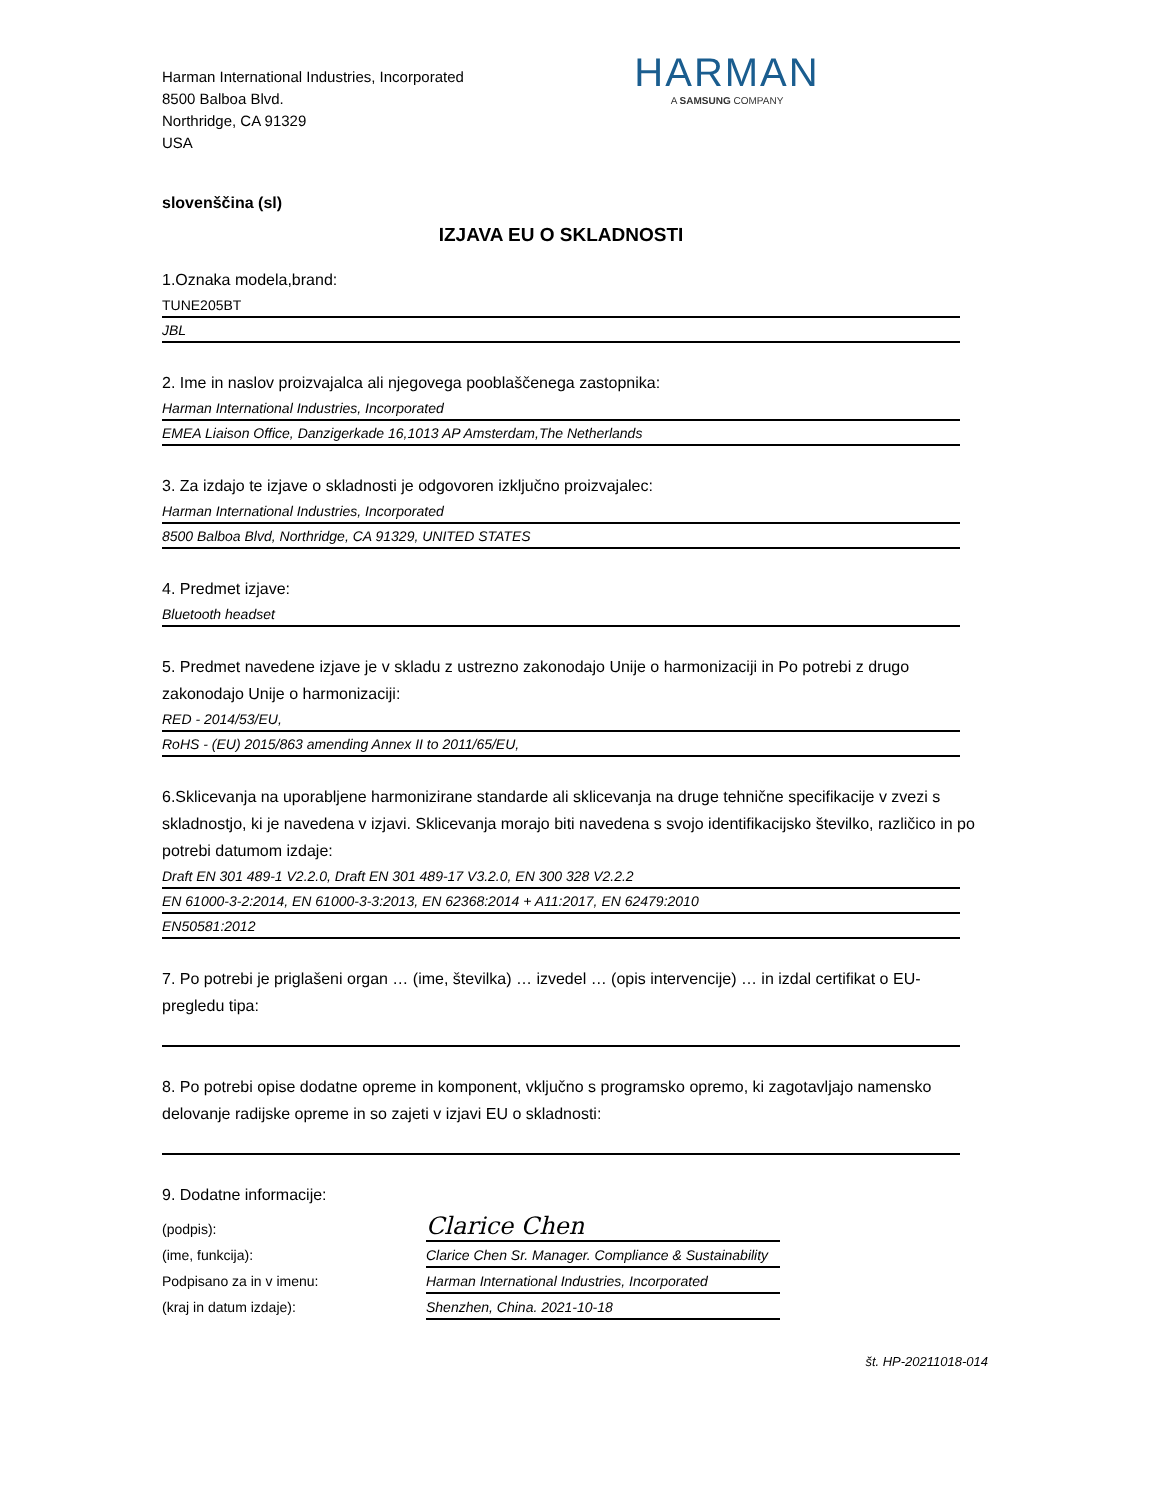Harman International Industries, Incorporated
8500 Balboa Blvd.
Northridge, CA 91329
USA
HARMAN
A SAMSUNG COMPANY
slovenščina (sl)
IZJAVA EU O SKLADNOSTI
1.Oznaka modela,brand:
TUNE205BT
JBL
2. Ime in naslov proizvajalca ali njegovega pooblaščenega zastopnika:
Harman International Industries, Incorporated
EMEA Liaison Office, Danzigerkade 16,1013 AP Amsterdam,The Netherlands
3. Za izdajo te izjave o skladnosti je odgovoren izključno proizvajalec:
Harman International Industries, Incorporated
8500 Balboa Blvd, Northridge, CA 91329, UNITED STATES
4. Predmet izjave:
Bluetooth headset
5. Predmet navedene izjave je v skladu z ustrezno zakonodajo Unije o harmonizaciji in Po potrebi z drugo zakonodajo Unije o harmonizaciji:
RED - 2014/53/EU,
RoHS - (EU) 2015/863 amending Annex II to 2011/65/EU,
6.Sklicevanja na uporabljene harmonizirane standarde ali sklicevanja na druge tehnične specifikacije v zvezi s skladnostjo, ki je navedena v izjavi. Sklicevanja morajo biti navedena s svojo identifikacijsko številko, različico in po potrebi datumom izdaje:
Draft EN 301 489-1 V2.2.0, Draft EN 301 489-17 V3.2.0, EN 300 328 V2.2.2
EN 61000-3-2:2014, EN 61000-3-3:2013, EN 62368:2014 + A11:2017, EN 62479:2010
EN50581:2012
7. Po potrebi je priglašeni organ … (ime, številka) … izvedel … (opis intervencije) … in izdal certifikat o EU-pregledu tipa:
8. Po potrebi opise dodatne opreme in komponent, vključno s programsko opremo, ki zagotavljajo namensko delovanje radijske opreme in so zajeti v izjavi EU o skladnosti:
9. Dodatne informacije:
(podpis):
(ime, funkcija):
Podpisano za in v imenu:
(kraj in datum izdaje):
Clarice Chen
Clarice Chen Sr. Manager. Compliance & Sustainability
Harman International Industries, Incorporated
Shenzhen, China. 2021-10-18
št. HP-20211018-014